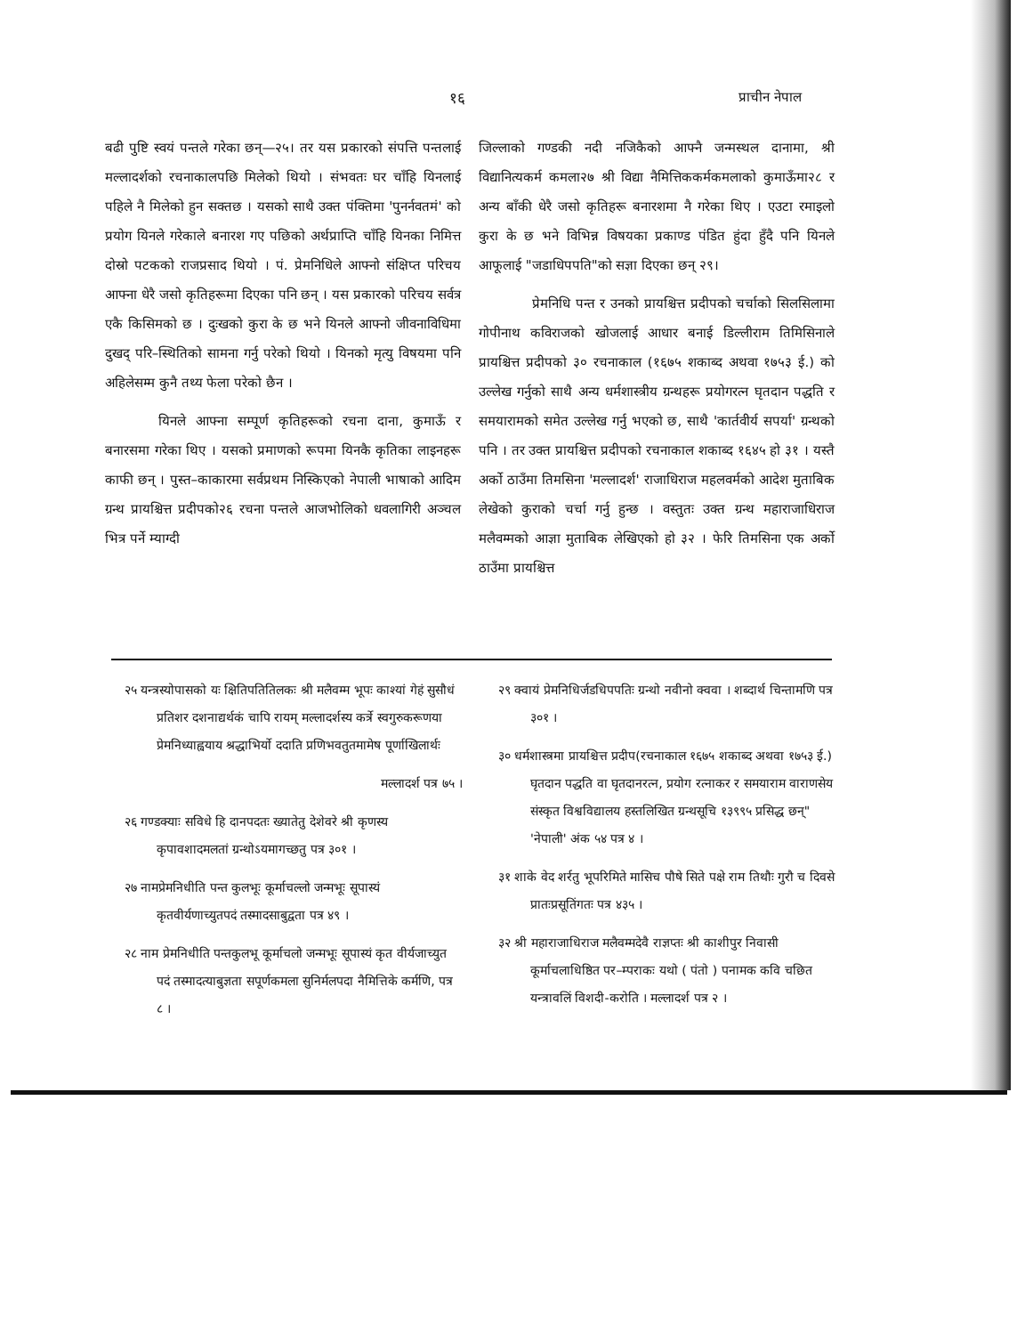१६ प्राचीन नेपाल
बढी पुष्टि स्वयं पन्तले गरेका छन्—२५। तर यस प्रकारको संपत्ति पन्तलाई मल्लादर्शको रचनाकालपछि मिलेको थियो । संभवतः घर चाँहि यिनलाई पहिले नै मिलेको हुन सक्तछ । यसको साथै उक्त पंक्तिमा 'पुनर्नवतमं' को प्रयोग यिनले गरेकाले बनारश गए पछिको अर्थप्राप्ति चाँहि यिनका निमित्त दोस्रो पटकको राजप्रसाद थियो । पं. प्रेमनिधिले आफ्नो संक्षिप्त परिचय आफ्ना धेरै जसो कृतिहरूमा दिएका पनि छन् । यस प्रकारको परिचय सर्वत्र एकै किसिमको छ । दुःखको कुरा के छ भने यिनले आफ्नो जीवनाविधिमा दुखद् परि–स्थितिको सामना गर्नु परेको थियो । यिनको मृत्यु विषयमा पनि अहिलेसम्म कुनै तथ्य फेला परेको छैन ।
यिनले आफ्ना सम्पूर्ण कृतिहरूको रचना दाना, कुमाऊँ र बनारसमा गरेका थिए । यसको प्रमाणको रूपमा यिनकै कृतिका लाइनहरू काफी छन् । पुस्त–काकारमा सर्वप्रथम निस्किएको नेपाली भाषाको आदिम ग्रन्थ प्रायश्चित्त प्रदीपको२६ रचना पन्तले आजभोलिको धवलागिरी अञ्चल भित्र पर्ने म्याग्दी
जिल्लाको गण्डकी नदी नजिकैको आफ्नै जन्मस्थल दानामा, श्री विद्यानित्यकर्म कमला२७ श्री विद्या नैमित्तिककर्मकमलाको कुमाऊँमा२८ र अन्य बाँकी धेरै जसो कृतिहरू बनारशमा नै गरेका थिए । एउटा रमाइलो कुरा के छ भने विभिन्न विषयका प्रकाण्ड पंडित हुंदा हुँदै पनि यिनले आफूलाई "जडाधिपपति"को सज्ञा दिएका छन् २९।
प्रेमनिधि पन्त र उनको प्रायश्चित्त प्रदीपको चर्चाको सिलसिलामा गोपीनाथ कविराजको खोजलाई आधार बनाई डिल्लीराम तिमिसिनाले प्रायश्चित्त प्रदीपको ३० रचनाकाल (१६७५ शकाब्द अथवा १७५३ ई.) को उल्लेख गर्नुको साथै अन्य धर्मशास्त्रीय ग्रन्थहरू प्रयोगरत्न घृतदान पद्धति र समयारामको समेत उल्लेख गर्नु भएको छ, साथै 'कार्तवीर्य सपर्या' ग्रन्थको पनि । तर उक्त प्रायश्चित्त प्रदीपको रचनाकाल शकाब्द १६४५ हो ३१ । यस्तै अर्को ठाउँमा तिमसिना 'मल्लादर्श' राजाधिराज महलवर्मको आदेश मुताबिक लेखेको कुराको चर्चा गर्नु हुन्छ । वस्तुतः उक्त ग्रन्थ महाराजाधिराज मलैवम्मको आज्ञा मुताबिक लेखिएको हो ३२ । फेरि तिमसिना एक अर्को ठाउँमा प्रायश्चित्त
२५ यन्त्रस्योपासको यः क्षितिपतितिलकः श्री मलैवम्म भूपः काश्यां गेहं सुसौधं प्रतिशर दशनाद्यर्थकं चापि रायम् मल्लादर्शस्य कर्त्रे स्वगुरुकरूणया प्रेमनिध्याह्वयाय श्रद्धाभिर्यो ददाति प्रणिभवतुतमामेष पूर्णाखिलार्थः
मल्लादर्श पत्र ७५ ।
२६ गण्डक्याः सविधे हि दानपदतः ख्यातेतु देशेवरे श्री कृणस्य कृपावशादमलतां ग्रन्थोऽयमागच्छतु पत्र ३०१ ।
२७ नामप्रेमनिधीति पन्त कुलभूः कूर्माचल्लो जन्मभूः सूपास्यं कृतवीर्यणाच्युतपदं तस्मादसाबुद्वता पत्र ४९ ।
२८ नाम प्रेमनिधीति पन्तकुलभू कूर्माचलो जन्मभूः सूपास्यं कृत वीर्यजाच्युत पदं तस्मादत्याबुज्ञता सपूर्णकमला सुनिर्मलपदा नैमित्तिके कर्मणि, पत्र ८ ।
२९ क्वायं प्रेमनिधिर्जडधिपपतिः ग्रन्थो नवीनो क्ववा । शब्दार्थ चिन्तामणि पत्र ३०१ ।
३० धर्मशास्त्रमा प्रायश्चित्त प्रदीप(रचनाकाल १६७५ शकाब्द अथवा १७५३ ई.) घृतदान पद्धति वा घृतदानरत्न, प्रयोग रत्नाकर र समयाराम वाराणसेय संस्कृत विश्वविद्यालय हस्तलिखित ग्रन्थसूचि १३९९५ प्रसिद्ध छन्" 'नेपाली' अंक ५४ पत्र ४ ।
३१ शाके वेद शर्रतु भूपरिमिते मासिच पौषे सिते पक्षे राम तिथौः गुरौ च दिवसे प्रातःप्रसूतिंगतः पत्र ४३५ ।
३२ श्री महाराजाधिराज मलैवम्मदेवै राज्ञप्तः श्री काशीपुर निवासी कूर्माचलाधिष्ठित पर–म्पराकः यथो ( पंतो ) पनामक कवि चछित यन्त्रावलिं विशदी-करोति । मल्लादर्श पत्र २ ।